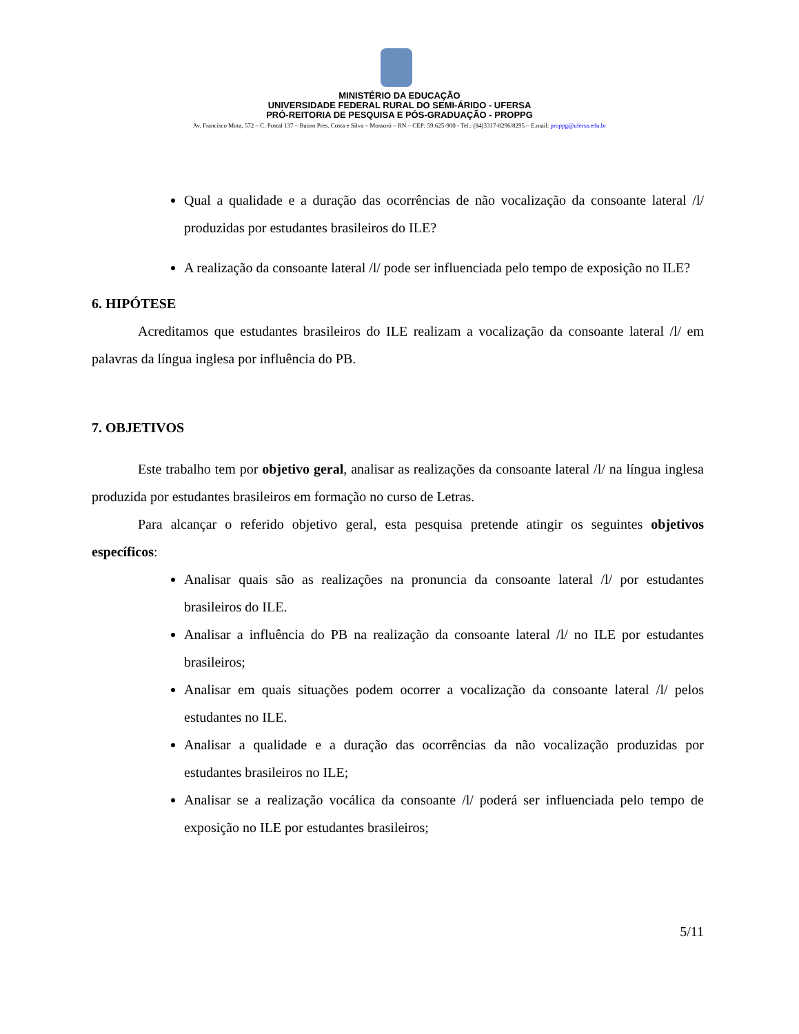MINISTÉRIO DA EDUCAÇÃO
UNIVERSIDADE FEDERAL RURAL DO SEMI-ÁRIDO - UFERSA
PRÓ-REITORIA DE PESQUISA E PÓS-GRADUAÇÃO - PROPPG
Av. Francisco Mota, 572 – C. Postal 137 – Bairro Pres. Costa e Silva – Mossoró – RN – CEP: 59.625-900 - Tel.: (84)3317-8296/8295 – E.mail: proppg@ufersa.edu.br
Qual a qualidade e a duração das ocorrências de não vocalização da consoante lateral /l/ produzidas por estudantes brasileiros do ILE?
A realização da consoante lateral /l/ pode ser influenciada pelo tempo de exposição no ILE?
6. HIPÓTESE
Acreditamos que estudantes brasileiros do ILE realizam a vocalização da consoante lateral /l/ em palavras da língua inglesa por influência do PB.
7. OBJETIVOS
Este trabalho tem por objetivo geral, analisar as realizações da consoante lateral /l/ na língua inglesa produzida por estudantes brasileiros em formação no curso de Letras.
Para alcançar o referido objetivo geral, esta pesquisa pretende atingir os seguintes objetivos específicos:
Analisar quais são as realizações na pronuncia da consoante lateral /l/ por estudantes brasileiros do ILE.
Analisar a influência do PB na realização da consoante lateral /l/ no ILE por estudantes brasileiros;
Analisar em quais situações podem ocorrer a vocalização da consoante lateral /l/ pelos estudantes no ILE.
Analisar a qualidade e a duração das ocorrências da não vocalização produzidas por estudantes brasileiros no ILE;
Analisar se a realização vocálica da consoante /l/ poderá ser influenciada pelo tempo de exposição no ILE por estudantes brasileiros;
5/11